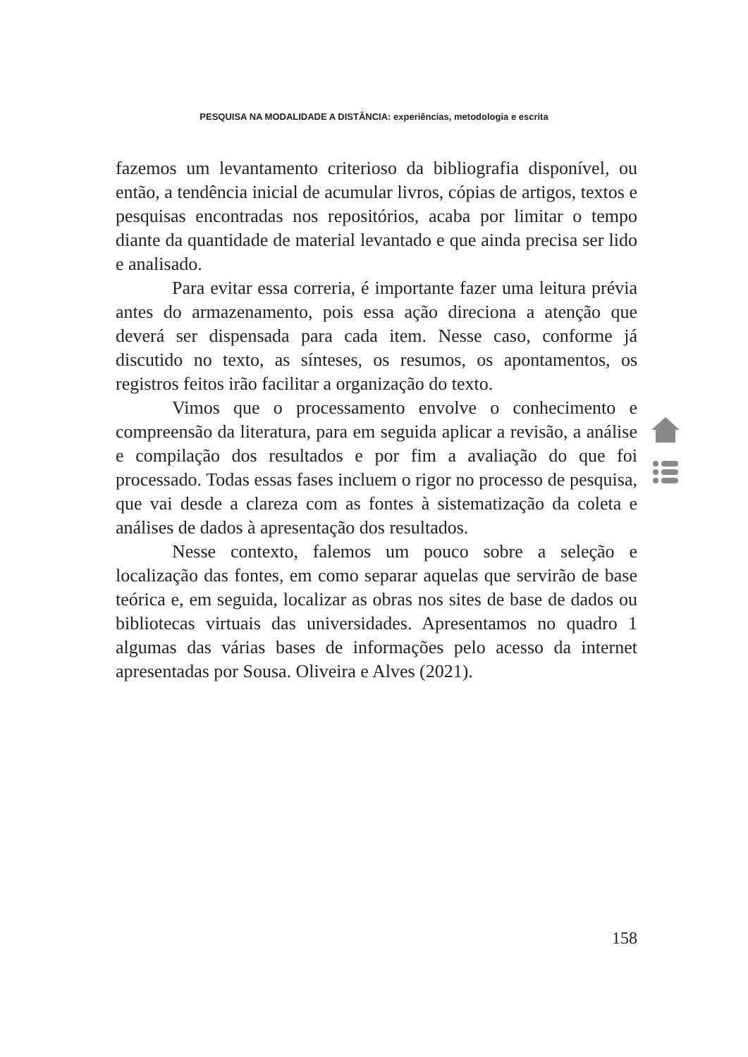PESQUISA NA MODALIDADE A DISTÂNCIA: experiências, metodologia e escrita
fazemos um levantamento criterioso da bibliografia disponível, ou então, a tendência inicial de acumular livros, cópias de artigos, textos e pesquisas encontradas nos repositórios, acaba por limitar o tempo diante da quantidade de material levantado e que ainda precisa ser lido e analisado.
Para evitar essa correria, é importante fazer uma leitura prévia antes do armazenamento, pois essa ação direciona a atenção que deverá ser dispensada para cada item. Nesse caso, conforme já discutido no texto, as sínteses, os resumos, os apontamentos, os registros feitos irão facilitar a organização do texto.
Vimos que o processamento envolve o conhecimento e compreensão da literatura, para em seguida aplicar a revisão, a análise e compilação dos resultados e por fim a avaliação do que foi processado. Todas essas fases incluem o rigor no processo de pesquisa, que vai desde a clareza com as fontes à sistematização da coleta e análises de dados à apresentação dos resultados.
Nesse contexto, falemos um pouco sobre a seleção e localização das fontes, em como separar aquelas que servirão de base teórica e, em seguida, localizar as obras nos sites de base de dados ou bibliotecas virtuais das universidades. Apresentamos no quadro 1 algumas das várias bases de informações pelo acesso da internet apresentadas por Sousa. Oliveira e Alves (2021).
158